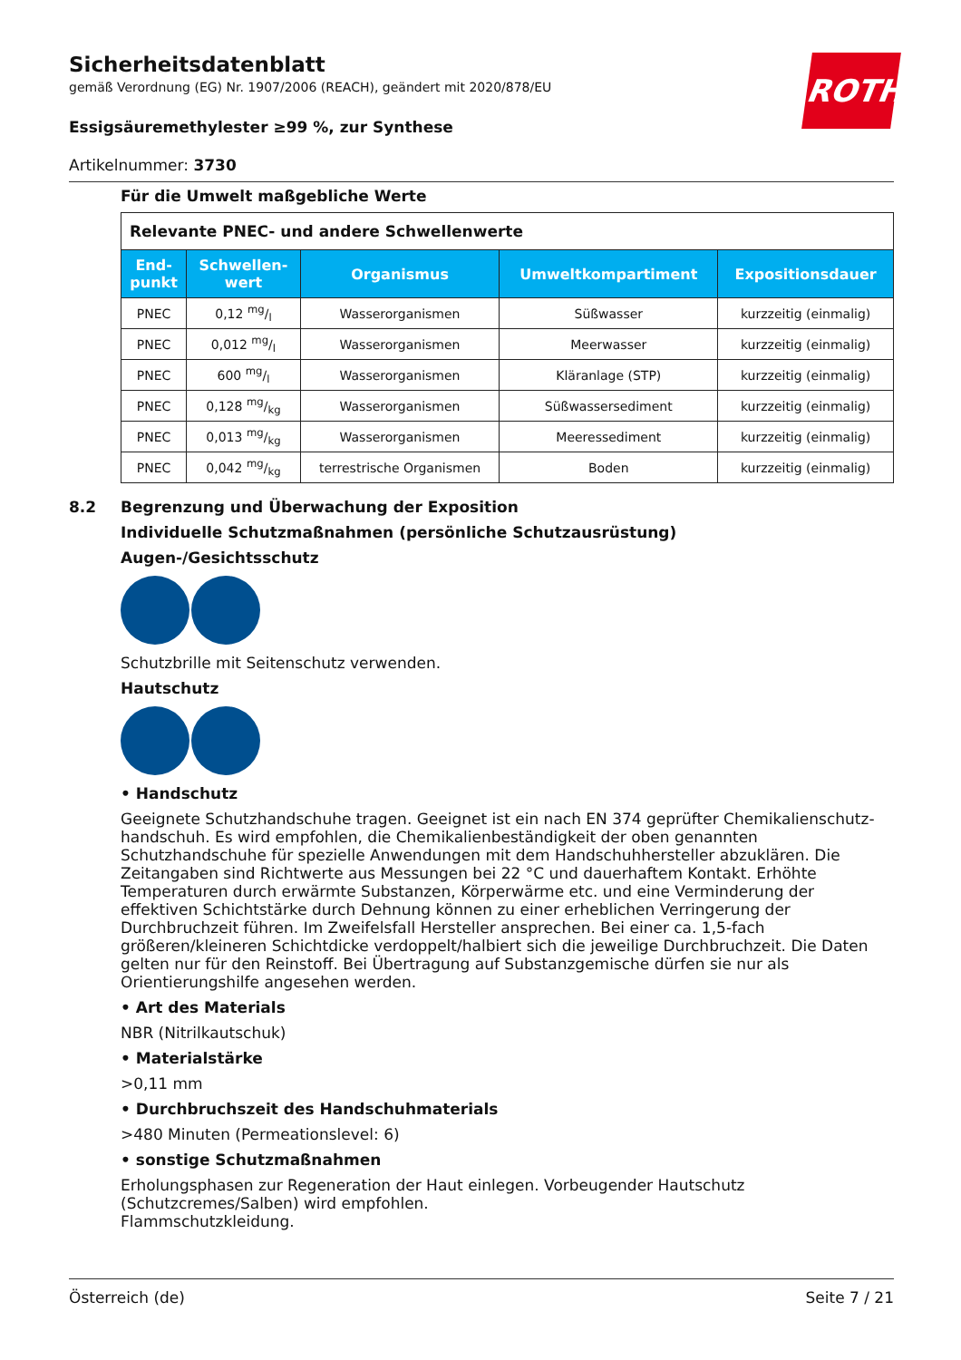Sicherheitsdatenblatt
gemäß Verordnung (EG) Nr. 1907/2006 (REACH), geändert mit 2020/878/EU
Essigsäuremethylester ≥99 %, zur Synthese
Artikelnummer: 3730
ROTH
Für die Umwelt maßgebliche Werte
| Relevante PNEC- und andere Schwellenwerte | | | | |
| End- punkt | Schwellen- wert | Organismus | Umweltkompartiment | Expositionsdauer |
| PNEC | 0,12 mg/l | Wasserorganismen | Süßwasser | kurzzeitig (einmalig) |
| PNEC | 0,012 mg/l | Wasserorganismen | Meerwasser | kurzzeitig (einmalig) |
| PNEC | 600 mg/l | Wasserorganismen | Kläranlage (STP) | kurzzeitig (einmalig) |
| PNEC | 0,128 mg/kg | Wasserorganismen | Süßwassersediment | kurzzeitig (einmalig) |
| PNEC | 0,013 mg/kg | Wasserorganismen | Meeressediment | kurzzeitig (einmalig) |
| PNEC | 0,042 mg/kg | terrestrische Organismen | Boden | kurzzeitig (einmalig) |
8.2 Begrenzung und Überwachung der Exposition
Individuelle Schutzmaßnahmen (persönliche Schutzausrüstung)
Augen-/Gesichtsschutz
Schutzbrille mit Seitenschutz verwenden.
Hautschutz
• Handschutz
Geeignete Schutzhandschuhe tragen. Geeignet ist ein nach EN 374 geprüfter Chemikalienschutz­handschuh. Es wird empfohlen, die Chemikalienbeständigkeit der oben genannten Schutzhandschu­he für spezielle Anwendungen mit dem Handschuhhersteller abzuklären. Die Zeitangaben sind Richt­werte aus Messungen bei 22 °C und dauerhaftem Kontakt. Erhöhte Temperaturen durch erwärmte Substanzen, Körperwärme etc. und eine Verminderung der effektiven Schichtstärke durch Dehnung können zu einer erheblichen Verringerung der Durchbruchzeit führen. Im Zweifelsfall Hersteller an­sprechen. Bei einer ca. 1,5-fach größeren/kleineren Schichtdicke verdoppelt/halbiert sich die jeweili­ge Durchbruchzeit. Die Daten gelten nur für den Reinstoff. Bei Übertragung auf Substanzgemische dürfen sie nur als Orientierungshilfe angesehen werden.
• Art des Materials
NBR (Nitrilkautschuk)
• Materialstärke
>0,11 mm
• Durchbruchszeit des Handschuhmaterials
>480 Minuten (Permeationslevel: 6)
• sonstige Schutzmaßnahmen
Erholungsphasen zur Regeneration der Haut einlegen. Vorbeugender Hautschutz (Schutzcremes/Sal­ben) wird empfohlen.
Flammschutzkleidung.
Österreich (de) Seite 7 / 21